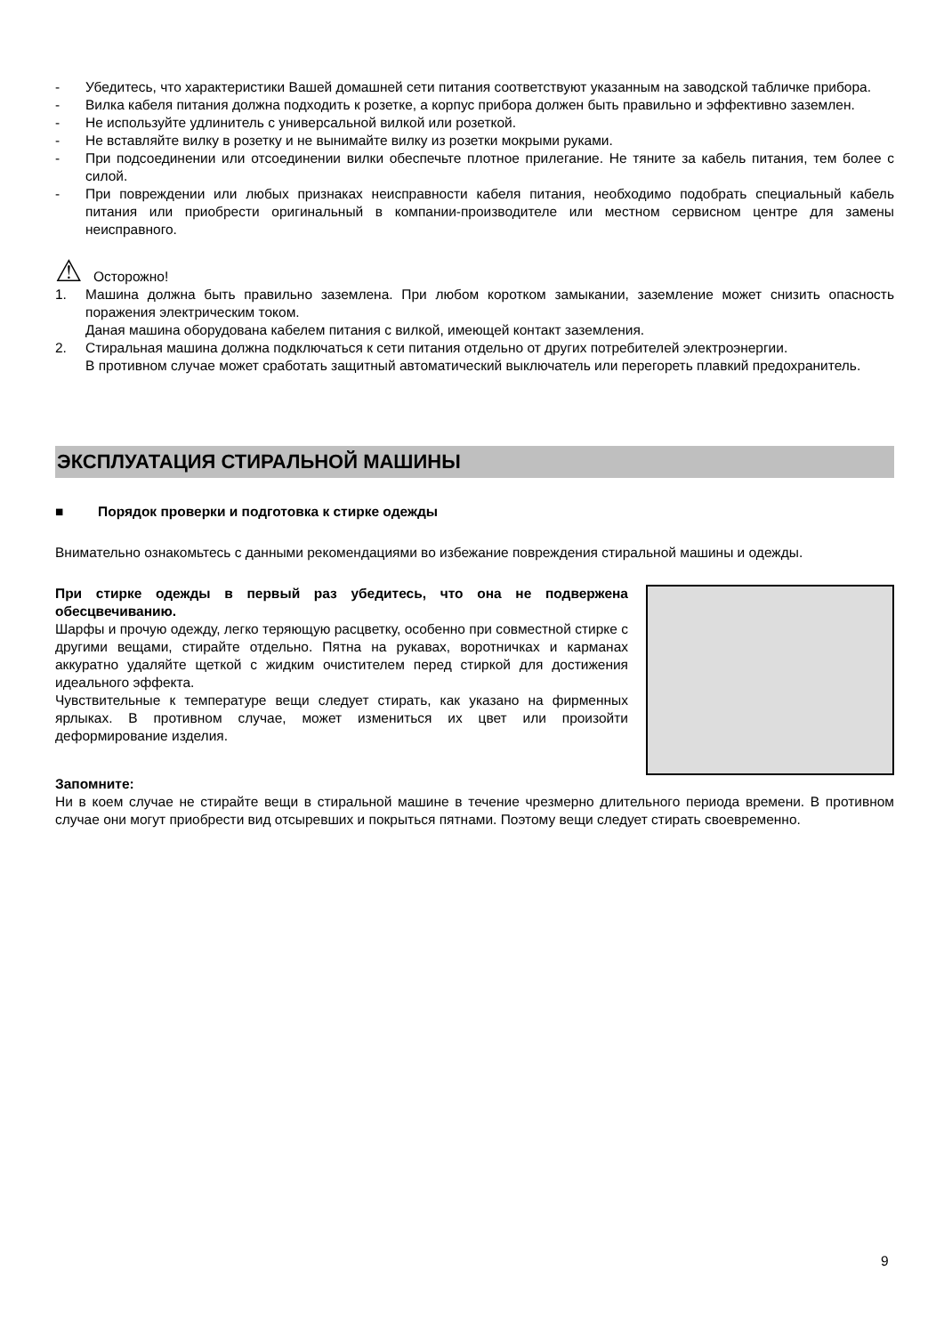- Убедитесь, что характеристики Вашей домашней сети питания соответствуют указанным на заводской табличке прибора.
- Вилка кабеля питания должна подходить к розетке, а корпус прибора должен быть правильно и эффективно заземлен.
- Не используйте удлинитель с универсальной вилкой или розеткой.
- Не вставляйте вилку в розетку и не вынимайте вилку из розетки мокрыми руками.
- При подсоединении или отсоединении вилки обеспечьте плотное прилегание. Не тяните за кабель питания, тем более с силой.
- При повреждении или любых признаках неисправности кабеля питания, необходимо подобрать специальный кабель питания или приобрести оригинальный в компании-производителе или местном сервисном центре для замены неисправного.
⚠ Осторожно!
1. Машина должна быть правильно заземлена. При любом коротком замыкании, заземление может снизить опасность поражения электрическим током.
Даная машина оборудована кабелем питания с вилкой, имеющей контакт заземления.
2. Стиральная машина должна подключаться к сети питания отдельно от других потребителей электроэнергии.
В противном случае может сработать защитный автоматический выключатель или перегореть плавкий предохранитель.
ЭКСПЛУАТАЦИЯ СТИРАЛЬНОЙ МАШИНЫ
■ Порядок проверки и подготовка к стирке одежды
Внимательно ознакомьтесь с данными рекомендациями во избежание повреждения стиральной машины и одежды.
При стирке одежды в первый раз убедитесь, что она не подвержена обесцвечиванию.
Шарфы и прочую одежду, легко теряющую расцветку, особенно при совместной стирке с другими вещами, стирайте отдельно. Пятна на рукавах, воротничках и карманах аккуратно удаляйте щеткой с жидким очистителем перед стиркой для достижения идеального эффекта.
Чувствительные к температуре вещи следует стирать, как указано на фирменных ярлыках. В противном случае, может измениться их цвет или произойти деформирование изделия.
Запомните:
Ни в коем случае не стирайте вещи в стиральной машине в течение чрезмерно длительного периода времени. В противном случае они могут приобрести вид отсыревших и покрыться пятнами. Поэтому вещи следует стирать своевременно.
9